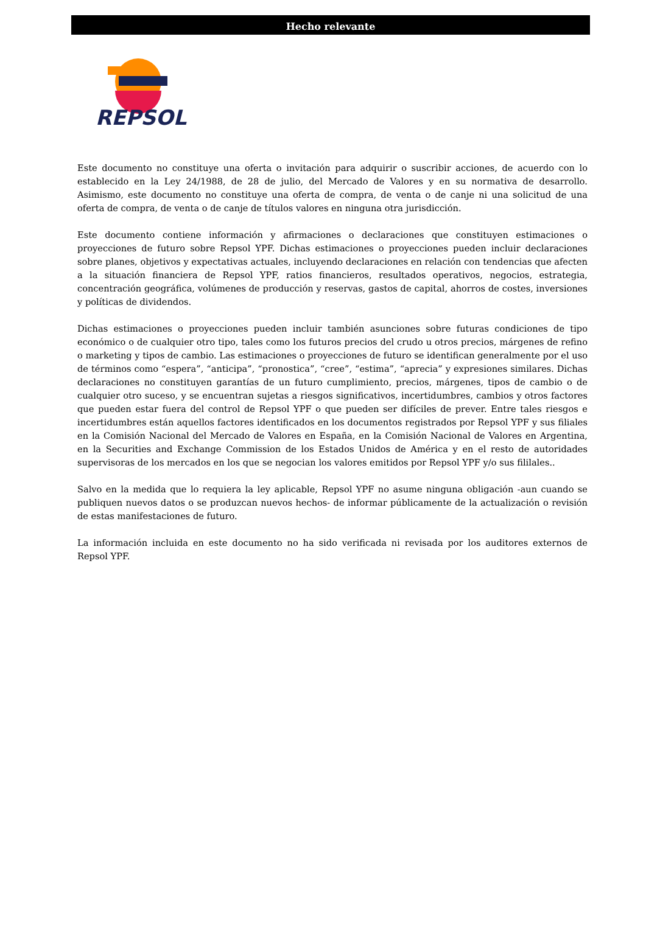Hecho relevante
REPSOL
Este documento no constituye una oferta o invitación para adquirir o suscribir acciones, de acuerdo con lo establecido en la Ley 24/1988, de 28 de julio, del Mercado de Valores y en su normativa de desarrollo. Asimismo, este documento no constituye una oferta de compra, de venta o de canje ni una solicitud de una oferta de compra, de venta o de canje de títulos valores en ninguna otra jurisdicción.
Este documento contiene información y afirmaciones o declaraciones que constituyen estimaciones o proyecciones de futuro sobre Repsol YPF. Dichas estimaciones o proyecciones pueden incluir declaraciones sobre planes, objetivos y expectativas actuales, incluyendo declaraciones en relación con tendencias que afecten a la situación financiera de Repsol YPF, ratios financieros, resultados operativos, negocios, estrategia, concentración geográfica, volúmenes de producción y reservas, gastos de capital, ahorros de costes, inversiones y políticas de dividendos.
Dichas estimaciones o proyecciones pueden incluir también asunciones sobre futuras condiciones de tipo económico o de cualquier otro tipo, tales como los futuros precios del crudo u otros precios, márgenes de refino o marketing y tipos de cambio. Las estimaciones o proyecciones de futuro se identifican generalmente por el uso de términos como “espera”, “anticipa”, “pronostica”, “cree”, “estima”, “aprecia” y expresiones similares. Dichas declaraciones no constituyen garantías de un futuro cumplimiento, precios, márgenes, tipos de cambio o de cualquier otro suceso, y se encuentran sujetas a riesgos significativos, incertidumbres, cambios y otros factores que pueden estar fuera del control de Repsol YPF o que pueden ser difíciles de prever. Entre tales riesgos e incertidumbres están aquellos factores identificados en los documentos registrados por Repsol YPF y sus filiales en la Comisión Nacional del Mercado de Valores en España, en la Comisión Nacional de Valores en Argentina, en la Securities and Exchange Commission de los Estados Unidos de América y en el resto de autoridades supervisoras de los mercados en los que se negocian los valores emitidos por Repsol YPF y/o sus fililales..
Salvo en la medida que lo requiera la ley aplicable, Repsol YPF no asume ninguna obligación -aun cuando se publiquen nuevos datos o se produzcan nuevos hechos- de informar públicamente de la actualización o revisión de estas manifestaciones de futuro.
La información incluida en este documento no ha sido verificada ni revisada por los auditores externos de Repsol YPF.